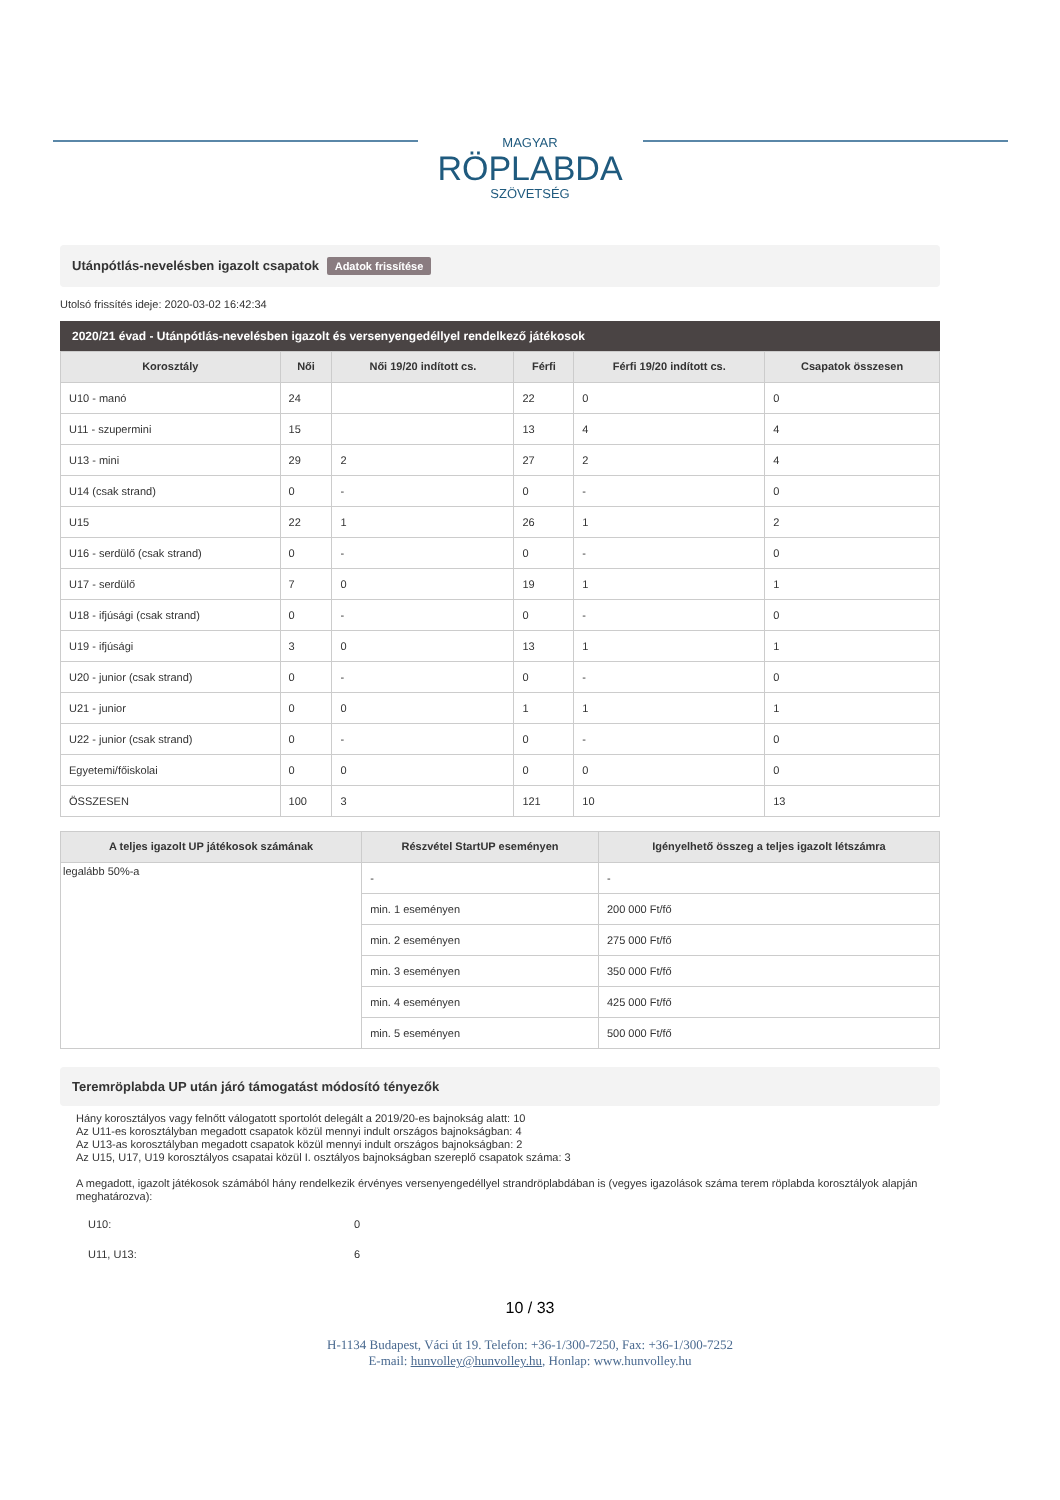MAGYAR
RÖPLABDA
SZÖVETSÉG
Utánpótlás-nevelésben igazolt csapatok Adatok frissítése
Utolsó frissítés ideje: 2020-03-02 16:42:34
2020/21 évad - Utánpótlás-nevelésben igazolt és versenyengedéllyel rendelkező játékosok
| Korosztály | Női | Női 19/20 indított cs. | Férfi | Férfi 19/20 indított cs. | Csapatok összesen |
| --- | --- | --- | --- | --- | --- |
| U10 - manó | 24 | | 22 | 0 | 0 |
| U11 - szupermini | 15 | | 13 | 4 | 4 |
| U13 - mini | 29 | 2 | 27 | 2 | 4 |
| U14 (csak strand) | 0 | - | 0 | - | 0 |
| U15 | 22 | 1 | 26 | 1 | 2 |
| U16 - serdülő (csak strand) | 0 | - | 0 | - | 0 |
| U17 - serdülő | 7 | 0 | 19 | 1 | 1 |
| U18 - ifjúsági (csak strand) | 0 | - | 0 | - | 0 |
| U19 - ifjúsági | 3 | 0 | 13 | 1 | 1 |
| U20 - junior (csak strand) | 0 | - | 0 | - | 0 |
| U21 - junior | 0 | 0 | 1 | 1 | 1 |
| U22 - junior (csak strand) | 0 | - | 0 | - | 0 |
| Egyetemi/főiskolai | 0 | 0 | 0 | 0 | 0 |
| ÖSSZESEN | 100 | 3 | 121 | 10 | 13 |
| A teljes igazolt UP játékosok számának | Részvétel StartUP eseményen | Igényelhető összeg a teljes igazolt létszámra |
| --- | --- | --- |
| legalább 50%-a | - | - |
| | min. 1 eseményen | 200 000 Ft/fő |
| | min. 2 eseményen | 275 000 Ft/fő |
| | min. 3 eseményen | 350 000 Ft/fő |
| | min. 4 eseményen | 425 000 Ft/fő |
| | min. 5 eseményen | 500 000 Ft/fő |
Teremröplabda UP után járó támogatást módosító tényezők
Hány korosztályos vagy felnőtt válogatott sportolót delegált a 2019/20-es bajnokság alatt: 10
Az U11-es korosztályban megadott csapatok közül mennyi indult országos bajnokságban: 4
Az U13-as korosztályban megadott csapatok közül mennyi indult országos bajnokságban: 2
Az U15, U17, U19 korosztályos csapatai közül I. osztályos bajnokságban szereplő csapatok száma: 3
A megadott, igazolt játékosok számából hány rendelkezik érvényes versenyengedéllyel strandröplabdában is (vegyes igazolások száma terem röplabda korosztályok alapján meghatározva):
| U10: | 0 |
| U11, U13: | 6 |
10 / 33
H-1134 Budapest, Váci út 19. Telefon: +36-1/300-7250, Fax: +36-1/300-7252
E-mail: hunvolley@hunvolley.hu, Honlap: www.hunvolley.hu